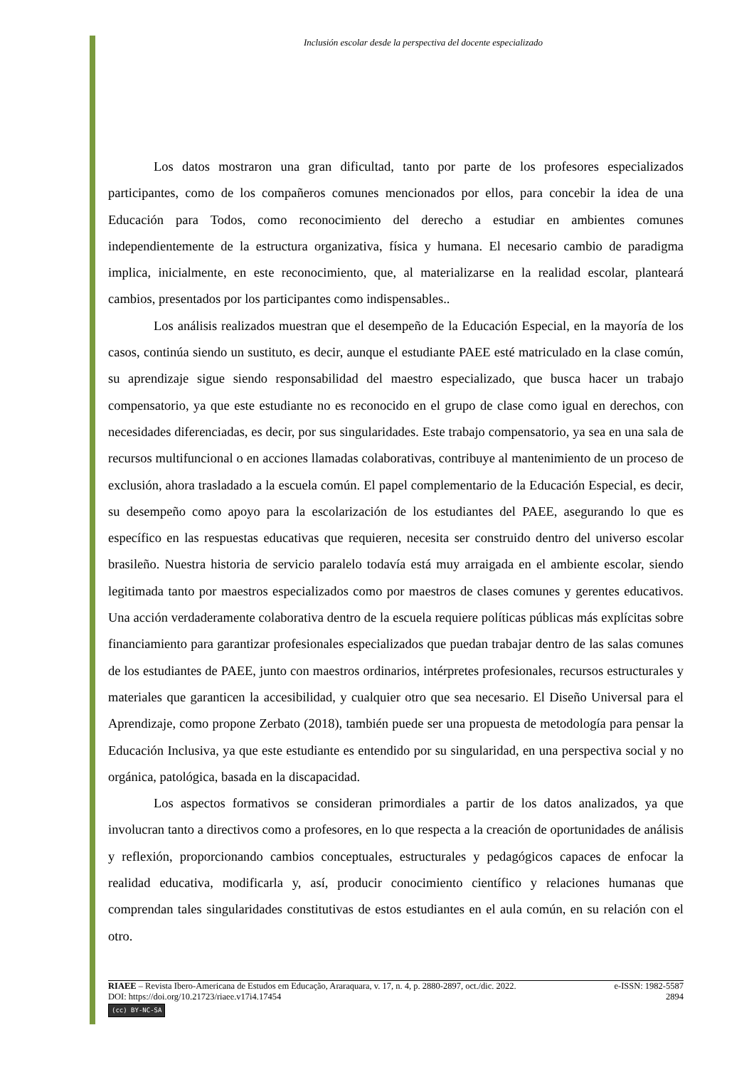Inclusión escolar desde la perspectiva del docente especializado
Los datos mostraron una gran dificultad, tanto por parte de los profesores especializados participantes, como de los compañeros comunes mencionados por ellos, para concebir la idea de una Educación para Todos, como reconocimiento del derecho a estudiar en ambientes comunes independientemente de la estructura organizativa, física y humana. El necesario cambio de paradigma implica, inicialmente, en este reconocimiento, que, al materializarse en la realidad escolar, planteará cambios, presentados por los participantes como indispensables..
Los análisis realizados muestran que el desempeño de la Educación Especial, en la mayoría de los casos, continúa siendo un sustituto, es decir, aunque el estudiante PAEE esté matriculado en la clase común, su aprendizaje sigue siendo responsabilidad del maestro especializado, que busca hacer un trabajo compensatorio, ya que este estudiante no es reconocido en el grupo de clase como igual en derechos, con necesidades diferenciadas, es decir, por sus singularidades. Este trabajo compensatorio, ya sea en una sala de recursos multifuncional o en acciones llamadas colaborativas, contribuye al mantenimiento de un proceso de exclusión, ahora trasladado a la escuela común. El papel complementario de la Educación Especial, es decir, su desempeño como apoyo para la escolarización de los estudiantes del PAEE, asegurando lo que es específico en las respuestas educativas que requieren, necesita ser construido dentro del universo escolar brasileño. Nuestra historia de servicio paralelo todavía está muy arraigada en el ambiente escolar, siendo legitimada tanto por maestros especializados como por maestros de clases comunes y gerentes educativos. Una acción verdaderamente colaborativa dentro de la escuela requiere políticas públicas más explícitas sobre financiamiento para garantizar profesionales especializados que puedan trabajar dentro de las salas comunes de los estudiantes de PAEE, junto con maestros ordinarios, intérpretes profesionales, recursos estructurales y materiales que garanticen la accesibilidad, y cualquier otro que sea necesario. El Diseño Universal para el Aprendizaje, como propone Zerbato (2018), también puede ser una propuesta de metodología para pensar la Educación Inclusiva, ya que este estudiante es entendido por su singularidad, en una perspectiva social y no orgánica, patológica, basada en la discapacidad.
Los aspectos formativos se consideran primordiales a partir de los datos analizados, ya que involucran tanto a directivos como a profesores, en lo que respecta a la creación de oportunidades de análisis y reflexión, proporcionando cambios conceptuales, estructurales y pedagógicos capaces de enfocar la realidad educativa, modificarla y, así, producir conocimiento científico y relaciones humanas que comprendan tales singularidades constitutivas de estos estudiantes en el aula común, en su relación con el otro.
RIAEE – Revista Ibero-Americana de Estudos em Educação, Araraquara, v. 17, n. 4, p. 2880-2897, oct./dic. 2022. e-ISSN: 1982-5587
DOI: https://doi.org/10.21723/riaee.v17i4.17454 2894
(cc) BY-NC-SA